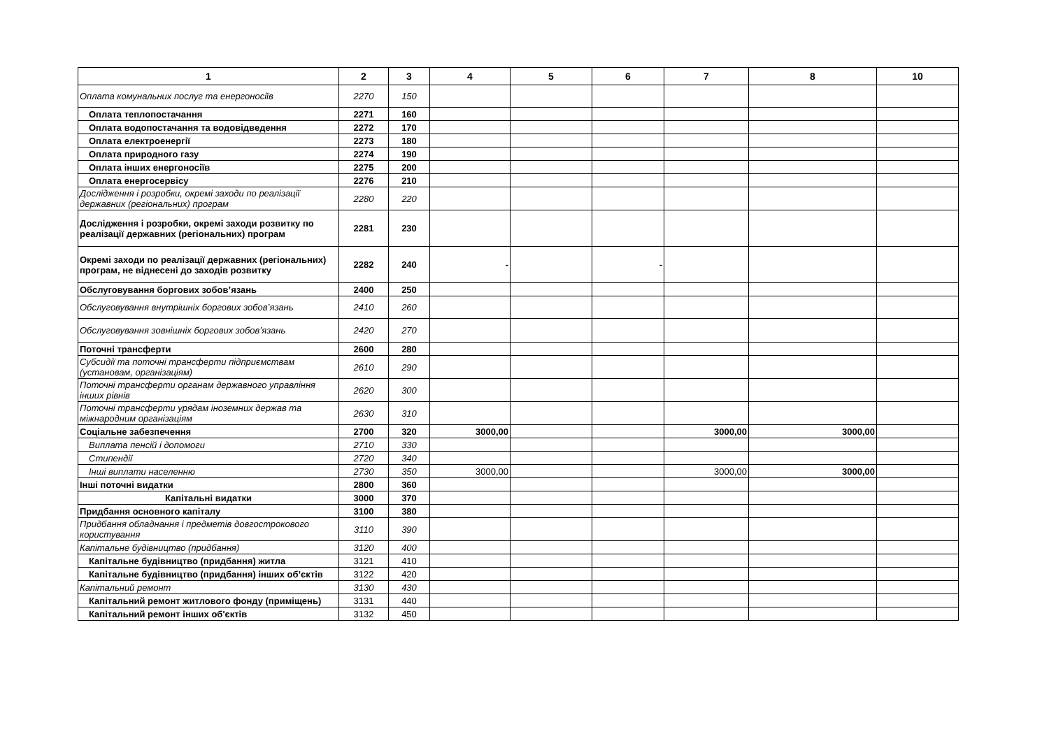| 1 | 2 | 3 | 4 | 5 | 6 | 7 | 8 | 10 |
| --- | --- | --- | --- | --- | --- | --- | --- | --- |
| Оплата комунальних послуг та енергоносіїв | 2270 | 150 | | | | | | |
| Оплата теплопостачання | 2271 | 160 | | | | | | |
| Оплата водопостачання та водовідведення | 2272 | 170 | | | | | | |
| Оплата електроенергії | 2273 | 180 | | | | | | |
| Оплата природного газу | 2274 | 190 | | | | | | |
| Оплата інших енергоносіїв | 2275 | 200 | | | | | | |
| Оплата енергосервісу | 2276 | 210 | | | | | | |
| Дослідження і розробки, окремі заходи по реалізації державних (регіональних) програм | 2280 | 220 | | | | | | |
| Дослідження і розробки, окремі заходи розвитку по реалізації державних (регіональних) програм | 2281 | 230 | | | | | | |
| Окремі заходи по реалізації державних (регіональних) програм, не віднесені до заходів розвитку | 2282 | 240 | - | | - | | | |
| Обслуговування боргових зобов’язань | 2400 | 250 | | | | | | |
| Обслуговування внутрішніх боргових зобов’язань | 2410 | 260 | | | | | | |
| Обслуговування зовнішніх боргових зобов’язань | 2420 | 270 | | | | | | |
| Поточні трансферти | 2600 | 280 | | | | | | |
| Субсидії та поточні трансферти підприємствам (установам, організаціям) | 2610 | 290 | | | | | | |
| Поточні трансферти органам державного управління інших рівнів | 2620 | 300 | | | | | | |
| Поточні трансферти урядам іноземних держав та міжнародним організаціям | 2630 | 310 | | | | | | |
| Соціальне забезпечення | 2700 | 320 | 3000,00 | | | 3000,00 | 3000,00 | |
| Виплата пенсій і допомоги | 2710 | 330 | | | | | | |
| Стипендії | 2720 | 340 | | | | | | |
| Інші виплати населенню | 2730 | 350 | 3000,00 | | | 3000,00 | 3000,00 | |
| Інші поточні видатки | 2800 | 360 | | | | | | |
| Капітальні видатки | 3000 | 370 | | | | | | |
| Придбання основного капіталу | 3100 | 380 | | | | | | |
| Придбання обладнання і предметів довгострокового користування | 3110 | 390 | | | | | | |
| Капітальне будівництво (придбання) | 3120 | 400 | | | | | | |
| Капітальне будівництво (придбання) житла | 3121 | 410 | | | | | | |
| Капітальне будівництво (придбання) інших об’єктів | 3122 | 420 | | | | | | |
| Капітальний ремонт | 3130 | 430 | | | | | | |
| Капітальний ремонт житлового фонду (приміщень) | 3131 | 440 | | | | | | |
| Капітальний ремонт інших об'єктів | 3132 | 450 | | | | | | |